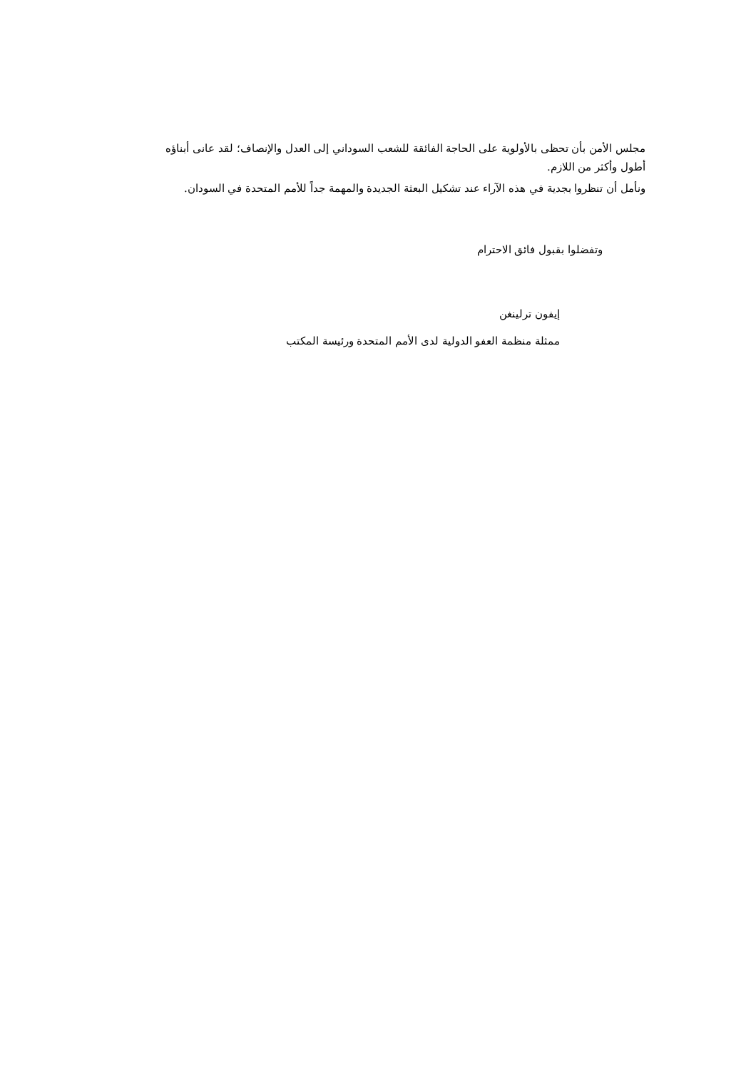مجلس الأمن بأن تحظى بالأولوية على الحاجة الفائقة للشعب السوداني إلى العدل والإنصاف؛ لقد عانى أبناؤه أطول وأكثر من اللازم.
ونأمل أن تنظروا بجدية في هذه الآراء عند تشكيل البعثة الجديدة والمهمة جداً للأمم المتحدة في السودان.
وتفضلوا بقبول فائق الاحترام
إيفون ترلينغن
ممثلة منظمة العفو الدولية لدى الأمم المتحدة ورئيسة المكتب